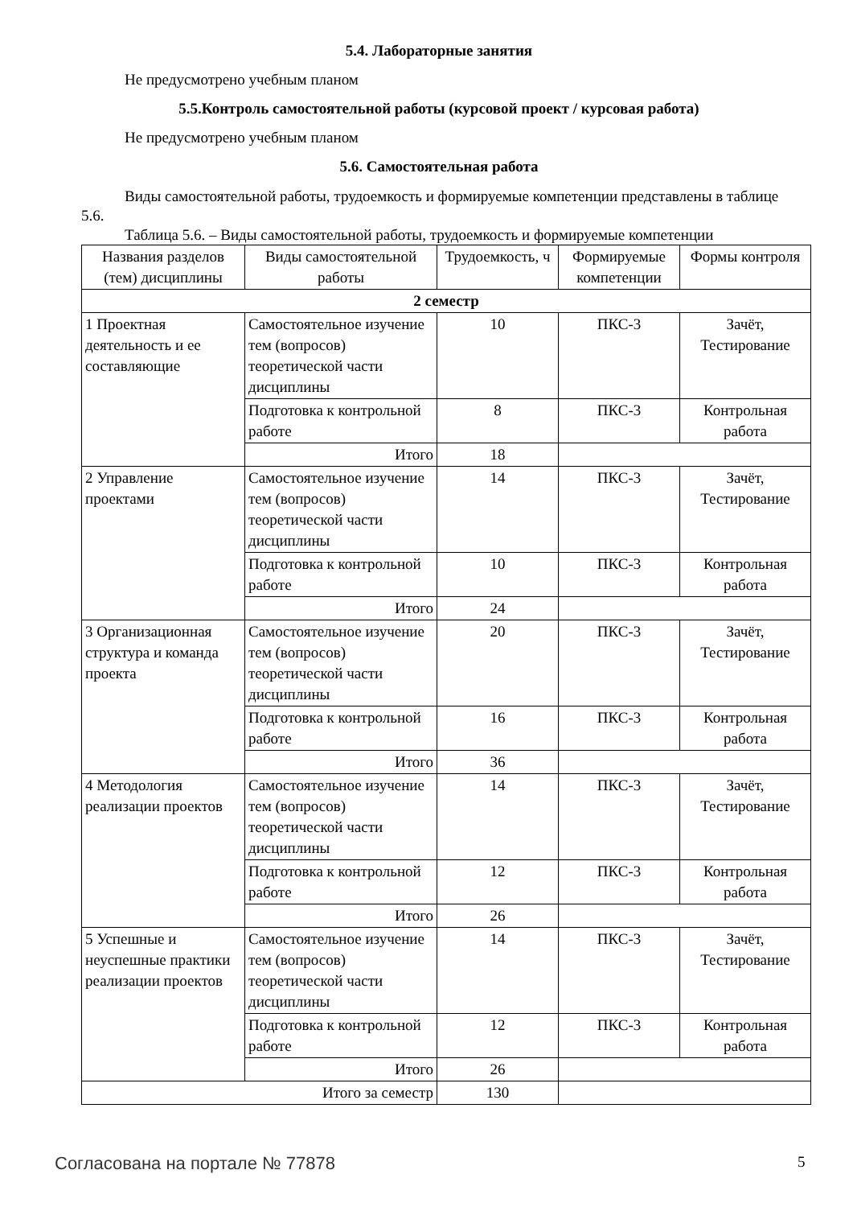5.4. Лабораторные занятия
Не предусмотрено учебным планом
5.5.Контроль самостоятельной работы (курсовой проект / курсовая работа)
Не предусмотрено учебным планом
5.6. Самостоятельная работа
Виды самостоятельной работы, трудоемкость и формируемые компетенции представлены в таблице 5.6.
Таблица 5.6. – Виды самостоятельной работы, трудоемкость и формируемые компетенции
| Названия разделов (тем) дисциплины | Виды самостоятельной работы | Трудоемкость, ч | Формируемые компетенции | Формы контроля |
| --- | --- | --- | --- | --- |
| 2 семестр | | | | |
| 1 Проектная деятельность и ее составляющие | Самостоятельное изучение тем (вопросов) теоретической части дисциплины | 10 | ПКС-3 | Зачёт, Тестирование |
| | Подготовка к контрольной работе | 8 | ПКС-3 | Контрольная работа |
| | Итого | 18 | | |
| 2 Управление проектами | Самостоятельное изучение тем (вопросов) теоретической части дисциплины | 14 | ПКС-3 | Зачёт, Тестирование |
| | Подготовка к контрольной работе | 10 | ПКС-3 | Контрольная работа |
| | Итого | 24 | | |
| 3 Организационная структура и команда проекта | Самостоятельное изучение тем (вопросов) теоретической части дисциплины | 20 | ПКС-3 | Зачёт, Тестирование |
| | Подготовка к контрольной работе | 16 | ПКС-3 | Контрольная работа |
| | Итого | 36 | | |
| 4 Методология реализации проектов | Самостоятельное изучение тем (вопросов) теоретической части дисциплины | 14 | ПКС-3 | Зачёт, Тестирование |
| | Подготовка к контрольной работе | 12 | ПКС-3 | Контрольная работа |
| | Итого | 26 | | |
| 5 Успешные и неуспешные практики реализации проектов | Самостоятельное изучение тем (вопросов) теоретической части дисциплины | 14 | ПКС-3 | Зачёт, Тестирование |
| | Подготовка к контрольной работе | 12 | ПКС-3 | Контрольная работа |
| | Итого | 26 | | |
| Итого за семестр | | 130 | | |
Согласована на портале № 77878 5